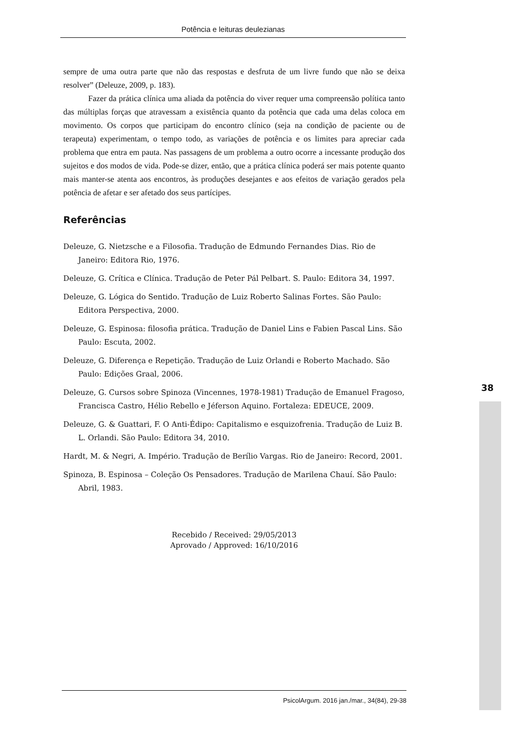Potência e leituras deulezianas
sempre de uma outra parte que não das respostas e desfruta de um livre fundo que não se deixa resolver” (Deleuze, 2009, p. 183).
Fazer da prática clínica uma aliada da potência do viver requer uma compreensão política tanto das múltiplas forças que atravessam a existência quanto da potência que cada uma delas coloca em movimento. Os corpos que participam do encontro clínico (seja na condição de paciente ou de terapeuta) experimentam, o tempo todo, as variações de potência e os limites para apreciar cada problema que entra em pauta. Nas passagens de um problema a outro ocorre a incessante produção dos sujeitos e dos modos de vida. Pode-se dizer, então, que a prática clínica poderá ser mais potente quanto mais manter-se atenta aos encontros, às produções desejantes e aos efeitos de variação gerados pela potência de afetar e ser afetado dos seus partícipes.
Referências
Deleuze, G. Nietzsche e a Filosofia. Tradução de Edmundo Fernandes Dias. Rio de Janeiro: Editora Rio, 1976.
Deleuze, G. Crítica e Clínica. Tradução de Peter Pál Pelbart. S. Paulo: Editora 34, 1997.
Deleuze, G. Lógica do Sentido. Tradução de Luiz Roberto Salinas Fortes. São Paulo: Editora Perspectiva, 2000.
Deleuze, G. Espinosa: filosofia prática. Tradução de Daniel Lins e Fabien Pascal Lins. São Paulo: Escuta, 2002.
Deleuze, G. Diferença e Repetição. Tradução de Luiz Orlandi e Roberto Machado. São Paulo: Edições Graal, 2006.
Deleuze, G. Cursos sobre Spinoza (Vincennes, 1978-1981) Tradução de Emanuel Fragoso, Francisca Castro, Hélio Rebello e Jéferson Aquino. Fortaleza: EDEUCE, 2009.
Deleuze, G. & Guattari, F. O Anti-Édipo: Capitalismo e esquizofrenia. Tradução de Luiz B. L. Orlandi. São Paulo: Editora 34, 2010.
Hardt, M. & Negri, A. Império. Tradução de Berílio Vargas. Rio de Janeiro: Record, 2001.
Spinoza, B. Espinosa – Coleção Os Pensadores. Tradução de Marilena Chauí. São Paulo: Abril, 1983.
Recebido / Received: 29/05/2013
Aprovado / Approved: 16/10/2016
38
PsicolArgum. 2016 jan./mar., 34(84), 29-38